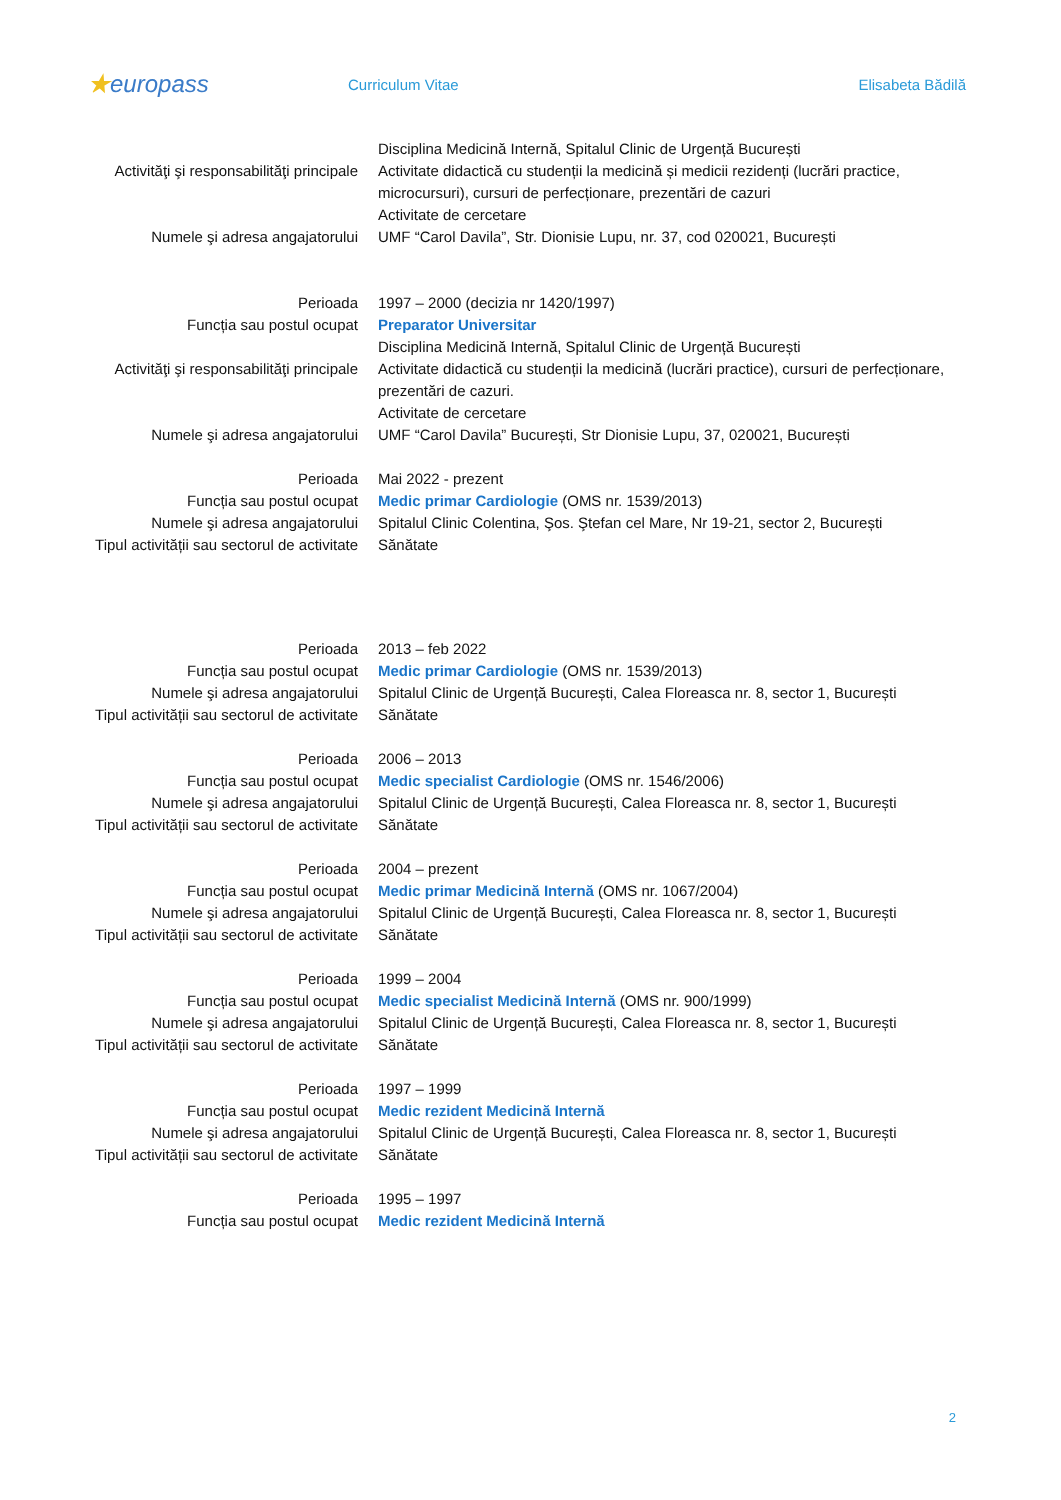★europass
Curriculum Vitae Elisabeta Bădilă
Disciplina Medicină Internă, Spitalul Clinic de Urgență București
Activităţi şi responsabilităţi principale
Activitate didactică cu studenții la medicină și medicii rezidenți (lucrări practice, microcursuri), cursuri de perfecționare, prezentări de cazuri
Activitate de cercetare
Numele şi adresa angajatorului UMF “Carol Davila”, Str. Dionisie Lupu, nr. 37, cod 020021, București
Perioada 1997 – 2000 (decizia nr 1420/1997)
Funcția sau postul ocupat Preparator Universitar
Disciplina Medicină Internă, Spitalul Clinic de Urgență București
Activităţi şi responsabilităţi principale
Activitate didactică cu studenții la medicină (lucrări practice), cursuri de perfecționare, prezentări de cazuri.
Activitate de cercetare
Numele şi adresa angajatorului UMF “Carol Davila” București, Str Dionisie Lupu, 37, 020021, București
Perioada Mai 2022 - prezent
Funcția sau postul ocupat Medic primar Cardiologie (OMS nr. 1539/2013)
Numele şi adresa angajatorului Spitalul Clinic Colentina, Şos. Ştefan cel Mare, Nr 19-21, sector 2, București
Tipul activității sau sectorul de activitate
Sănătate
Perioada 2013 – feb 2022
Funcția sau postul ocupat Medic primar Cardiologie (OMS nr. 1539/2013)
Numele şi adresa angajatorului Spitalul Clinic de Urgență București, Calea Floreasca nr. 8, sector 1, București
Tipul activității sau sectorul de activitate
Sănătate
Perioada 2006 – 2013
Funcția sau postul ocupat Medic specialist Cardiologie (OMS nr. 1546/2006)
Numele şi adresa angajatorului Spitalul Clinic de Urgență București, Calea Floreasca nr. 8, sector 1, București
Tipul activității sau sectorul de activitate
Sănătate
Perioada 2004 – prezent
Funcția sau postul ocupat Medic primar Medicină Internă (OMS nr. 1067/2004)
Numele şi adresa angajatorului Spitalul Clinic de Urgență București, Calea Floreasca nr. 8, sector 1, București
Tipul activității sau sectorul de activitate
Sănătate
Perioada 1999 – 2004
Funcția sau postul ocupat Medic specialist Medicină Internă (OMS nr. 900/1999)
Numele şi adresa angajatorului Spitalul Clinic de Urgență București, Calea Floreasca nr. 8, sector 1, București
Tipul activității sau sectorul de activitate
Sănătate
Perioada 1997 – 1999
Funcția sau postul ocupat Medic rezident Medicină Internă
Numele şi adresa angajatorului Spitalul Clinic de Urgență București, Calea Floreasca nr. 8, sector 1, București
Tipul activității sau sectorul de activitate
Sănătate
Perioada 1995 – 1997
Funcția sau postul ocupat Medic rezident Medicină Internă
2